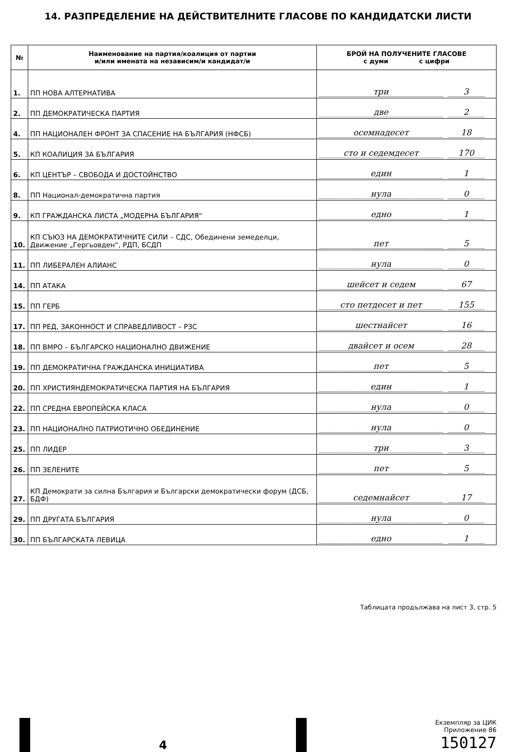14. РАЗПРЕДЕЛЕНИЕ НА ДЕЙСТВИТЕЛНИТЕ ГЛАСОВЕ ПО КАНДИДАТСКИ ЛИСТИ
| № | Наименование на партия/коалиция от партии и/или имената на независим/и кандидат/и | БРОЙ НА ПОЛУЧЕНИТЕ ГЛАСОВЕ с думи с цифри |
| --- | --- | --- |
| 1. | ПП НОВА АЛТЕРНАТИВА | три 3 |
| 2. | ПП ДЕМОКРАТИЧЕСКА ПАРТИЯ | две 2 |
| 4. | ПП НАЦИОНАЛЕН ФРОНТ ЗА СПАСЕНИЕ НА БЪЛГАРИЯ (НФСБ) | осемнадесет 18 |
| 5. | КП КОАЛИЦИЯ ЗА БЪЛГАРИЯ | сто и седемдесет 170 |
| 6. | КП ЦЕНТЪР – СВОБОДА И ДОСТОЙНСТВО | един 1 |
| 8. | ПП Национал-демократична партия | нула 0 |
| 9. | КП ГРАЖДАНСКА ЛИСТА „МОДЕРНА БЪЛГАРИЯ“ | едно 1 |
| 10. | КП СЪЮЗ НА ДЕМОКРАТИЧНИТЕ СИЛИ – СДС, Обединени земеделци, Движение „Гергьовден“, РДП, БСДП | пет 5 |
| 11. | ПП ЛИБЕРАЛЕН АЛИАНС | нула 0 |
| 14. | ПП АТАКА | шейсет и седем 67 |
| 15. | ПП ГЕРБ | сто петдесет и пет 155 |
| 17. | ПП РЕД, ЗАКОННОСТ И СПРАВЕДЛИВОСТ – РЗС | шестнайсет 16 |
| 18. | ПП ВМРО – БЪЛГАРСКО НАЦИОНАЛНО ДВИЖЕНИЕ | двайсет и осем 28 |
| 19. | ПП ДЕМОКРАТИЧНА ГРАЖДАНСКА ИНИЦИАТИВА | пет 5 |
| 20. | ПП ХРИСТИЯНДЕМОКРАТИЧЕСКА ПАРТИЯ НА БЪЛГАРИЯ | един 1 |
| 22. | ПП СРЕДНА ЕВРОПЕЙСКА КЛАСА | нула 0 |
| 23. | ПП НАЦИОНАЛНО ПАТРИОТИЧНО ОБЕДИНЕНИЕ | нула 0 |
| 25. | ПП ЛИДЕР | три 3 |
| 26. | ПП ЗЕЛЕНИТЕ | пет 5 |
| 27. | КП Демократи за силна България и Български демократически форум (ДСБ, БДФ) | седемнайсет 17 |
| 29. | ПП ДРУГАТА БЪЛГАРИЯ | нула 0 |
| 30. | ПП БЪЛГАРСКАТА ЛЕВИЦА | едно 1 |
Таблицата продължава на лист 3, стр. 5
4
Екземпляр за ЦИК
Приложение 86
150127